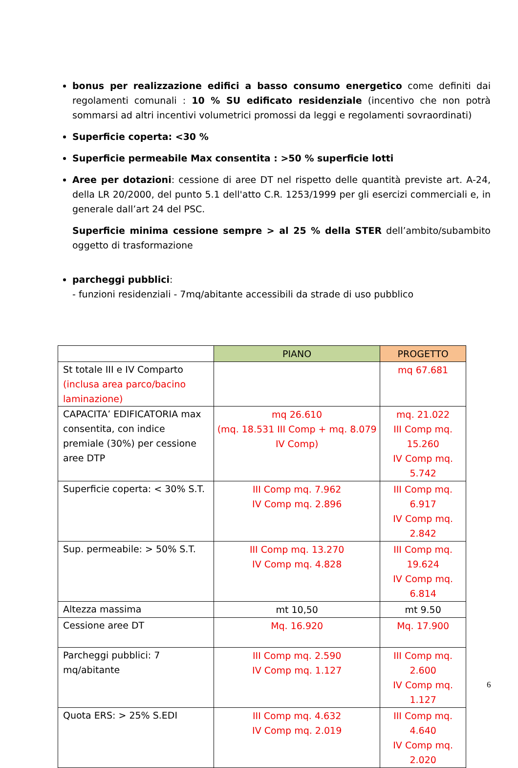bonus per realizzazione edifici a basso consumo energetico come definiti dai regolamenti comunali : 10 % SU edificato residenziale (incentivo che non potrà sommarsi ad altri incentivi volumetrici promossi da leggi e regolamenti sovraordinati)
Superficie coperta: <30 %
Superficie permeabile Max consentita : >50 % superficie lotti
Aree per dotazioni: cessione di aree DT nel rispetto delle quantità previste art. A-24, della LR 20/2000, del punto 5.1 dell'atto C.R. 1253/1999 per gli esercizi commerciali e, in generale dall’art 24 del PSC.
Superficie minima cessione sempre > al 25 % della STER dell’ambito/subambito oggetto di trasformazione
parcheggi pubblici:
- funzioni residenziali - 7mq/abitante accessibili da strade di uso pubblico
| | PIANO | PROGETTO |
| --- | --- | --- |
| St totale III e IV Comparto (inclusa area parco/bacino laminazione) | | mq 67.681 |
| CAPACITA’ EDIFICATORIA max consentita, con indice premiale (30%) per cessione aree DTP | mq 26.610 (mq. 18.531 III Comp + mq. 8.079 IV Comp) | mq. 21.022 III Comp mq. 15.260 IV Comp mq. 5.742 |
| Superficie coperta: < 30% S.T. | III Comp mq. 7.962 IV Comp mq. 2.896 | III Comp mq. 6.917 IV Comp mq. 2.842 |
| Sup. permeabile: > 50% S.T. | III Comp mq. 13.270 IV Comp mq. 4.828 | III Comp mq. 19.624 IV Comp mq. 6.814 |
| Altezza massima | mt 10,50 | mt 9.50 |
| Cessione aree DT | Mq. 16.920 | Mq. 17.900 |
| Parcheggi pubblici: 7 mq/abitante | III Comp mq. 2.590 IV Comp mq. 1.127 | III Comp mq. 2.600 IV Comp mq. 1.127 |
| Quota ERS: > 25% S.EDI | III Comp mq. 4.632 IV Comp mq. 2.019 | III Comp mq. 4.640 IV Comp mq. 2.020 |
6